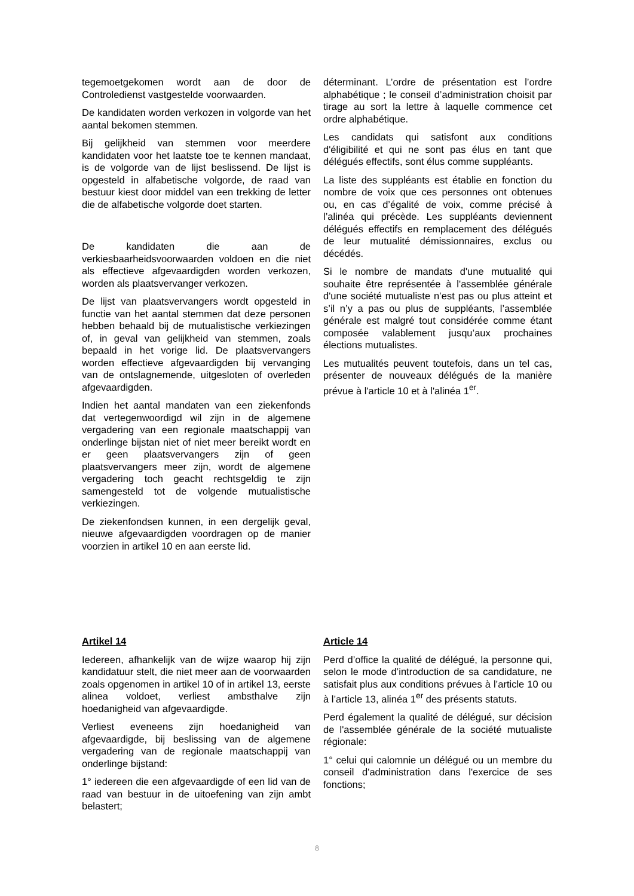tegemoetgekomen wordt aan de door de Controledienst vastgestelde voorwaarden.
De kandidaten worden verkozen in volgorde van het aantal bekomen stemmen.
Bij gelijkheid van stemmen voor meerdere kandidaten voor het laatste toe te kennen mandaat, is de volgorde van de lijst beslissend. De lijst is opgesteld in alfabetische volgorde, de raad van bestuur kiest door middel van een trekking de letter die de alfabetische volgorde doet starten.
De kandidaten die aan de verkiesbaarheidsvoorwaarden voldoen en die niet als effectieve afgevaardigden worden verkozen, worden als plaatsvervanger verkozen.
De lijst van plaatsvervangers wordt opgesteld in functie van het aantal stemmen dat deze personen hebben behaald bij de mutualistische verkiezingen of, in geval van gelijkheid van stemmen, zoals bepaald in het vorige lid. De plaatsvervangers worden effectieve afgevaardigden bij vervanging van de ontslagnemende, uitgesloten of overleden afgevaardigden.
Indien het aantal mandaten van een ziekenfonds dat vertegenwoordigd wil zijn in de algemene vergadering van een regionale maatschappij van onderlinge bijstan niet of niet meer bereikt wordt en er geen plaatsvervangers zijn of geen plaatsvervangers meer zijn, wordt de algemene vergadering toch geacht rechtsgeldig te zijn samengesteld tot de volgende mutualistische verkiezingen.
De ziekenfondsen kunnen, in een dergelijk geval, nieuwe afgevaardigden voordragen op de manier voorzien in artikel 10 en aan eerste lid.
déterminant. L’ordre de présentation est l’ordre alphabétique ; le conseil d’administration choisit par tirage au sort la lettre à laquelle commence cet ordre alphabétique.
Les candidats qui satisfont aux conditions d'éligibilité et qui ne sont pas élus en tant que délégués effectifs, sont élus comme suppléants.
La liste des suppléants est établie en fonction du nombre de voix que ces personnes ont obtenues ou, en cas d’égalité de voix, comme précisé à l’alinéa qui précède. Les suppléants deviennent délégués effectifs en remplacement des délégués de leur mutualité démissionnaires, exclus ou décédés.
Si le nombre de mandats d'une mutualité qui souhaite être représentée à l'assemblée générale d'une société mutualiste n’est pas ou plus atteint et s’il n’y a pas ou plus de suppléants, l’assemblée générale est malgré tout considérée comme étant composée valablement jusqu’aux prochaines élections mutualistes.
Les mutualités peuvent toutefois, dans un tel cas, présenter de nouveaux délégués de la manière prévue à l'article 10 et à l'alinéa 1<sup>er</sup>.
Artikel 14
Iedereen, afhankelijk van de wijze waarop hij zijn kandidatuur stelt, die niet meer aan de voorwaarden zoals opgenomen in artikel 10 of in artikel 13, eerste alinea voldoet, verliest ambsthalve zijn hoedanigheid van afgevaardigde.
Verliest eveneens zijn hoedanigheid van afgevaardigde, bij beslissing van de algemene vergadering van de regionale maatschappij van onderlinge bijstand:
1° iedereen die een afgevaardigde of een lid van de raad van bestuur in de uitoefening van zijn ambt belastert;
Article 14
Perd d’office la qualité de délégué, la personne qui, selon le mode d’introduction de sa candidature, ne satisfait plus aux conditions prévues à l’article 10 ou à l’article 13, alinéa 1<sup>er</sup> des présents statuts.
Perd également la qualité de délégué, sur décision de l'assemblée générale de la société mutualiste régionale:
1° celui qui calomnie un délégué ou un membre du conseil d'administration dans l'exercice de ses fonctions;
8